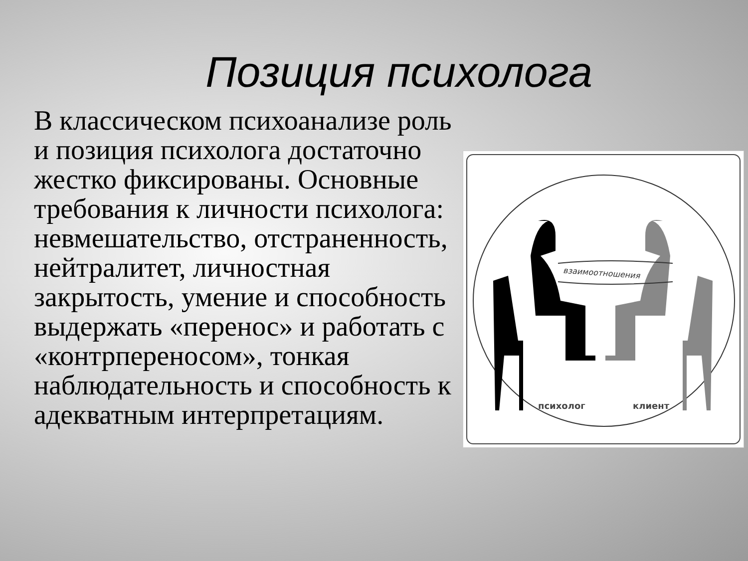Позиция психолога
В классическом психоанализе роль и позиция психолога достаточно жестко фиксированы. Основные требования к личности психолога: невмешательство, отстраненность, нейтралитет, личностная закрытость, умение и способность выдержать «перенос» и работать с «контрпереносом», тонкая наблюдательность и способность к адекватным интерпретациям.
взаимоотношения
психолог клиент